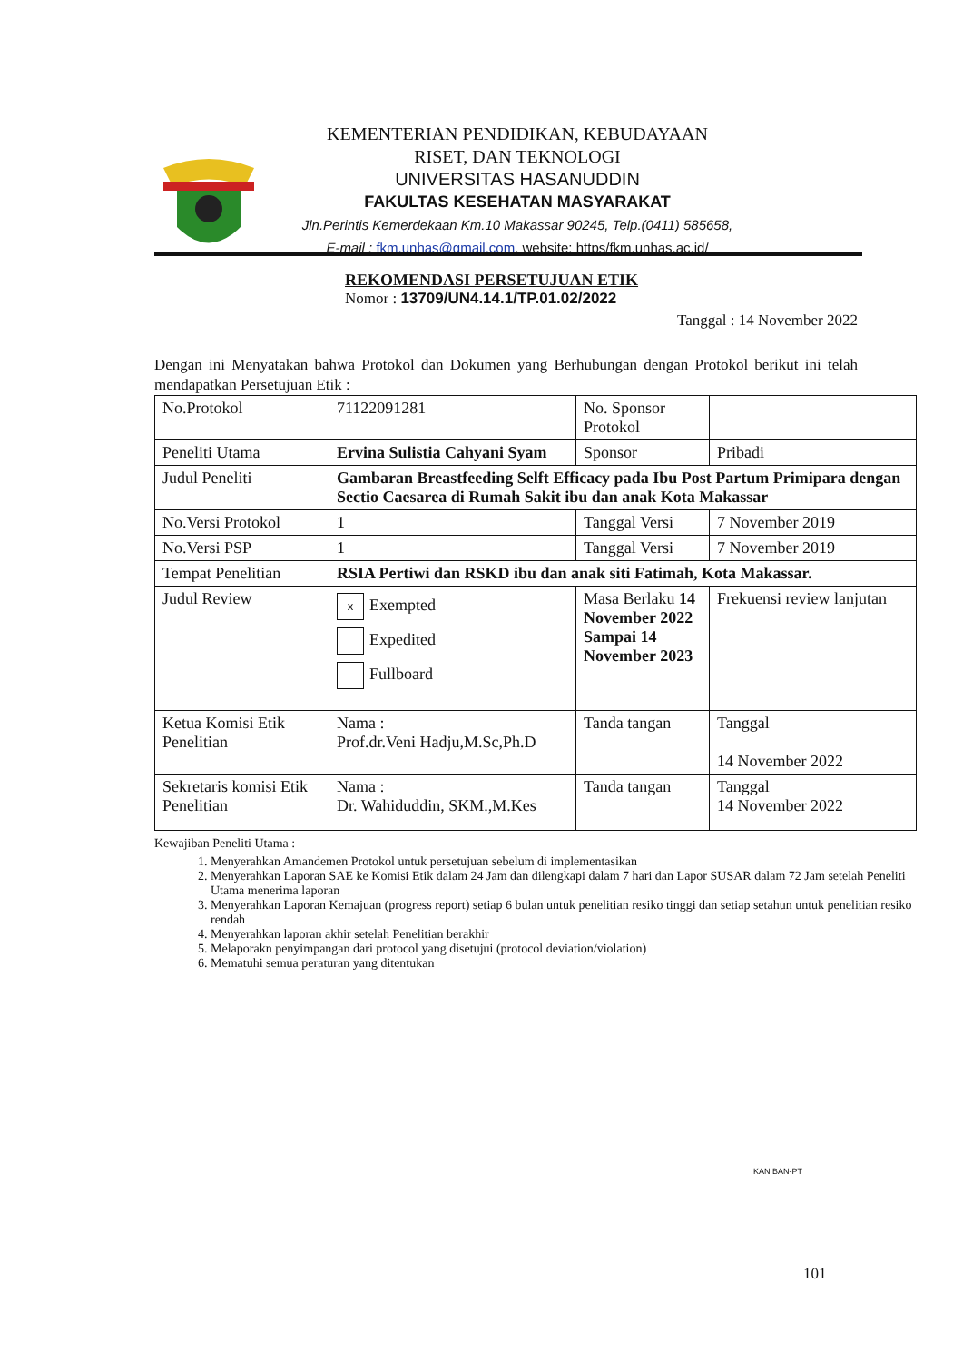KEMENTERIAN PENDIDIKAN, KEBUDAYAAN
RISET, DAN TEKNOLOGI
UNIVERSITAS HASANUDDIN
FAKULTAS KESEHATAN MASYARAKAT
Jln.Perintis Kemerdekaan Km.10 Makassar 90245, Telp.(0411) 585658,
E-mail : fkm.unhas@gmail.com, website: https/fkm.unhas.ac.id/
REKOMENDASI PERSETUJUAN ETIK
Nomor : 13709/UN4.14.1/TP.01.02/2022
Tanggal : 14 November 2022
Dengan ini Menyatakan bahwa Protokol dan Dokumen yang Berhubungan dengan Protokol berikut ini telah mendapatkan Persetujuan Etik :
| No.Protokol | 71122091281 | No. Sponsor Protokol | |
| Peneliti Utama | Ervina Sulistia Cahyani Syam | Sponsor | Pribadi |
| Judul Peneliti | Gambaran Breastfeeding Selft Efficacy pada Ibu Post Partum Primipara dengan Sectio Caesarea di Rumah Sakit ibu dan anak Kota Makassar | | |
| No.Versi Protokol | 1 | Tanggal Versi | 7 November 2019 |
| No.Versi PSP | 1 | Tanggal Versi | 7 November 2019 |
| Tempat Penelitian | RSIA Pertiwi dan RSKD ibu dan anak siti Fatimah, Kota Makassar. | | |
| Judul Review | x Exempted Expedited Fullboard | Masa Berlaku 14 November 2022 Sampai 14 November 2023 | Frekuensi review lanjutan |
| Ketua Komisi Etik Penelitian | Nama : Prof.dr.Veni Hadju,M.Sc,Ph.D | Tanda tangan | Tanggal 14 November 2022 |
| Sekretaris komisi Etik Penelitian | Nama : Dr. Wahiduddin, SKM.,M.Kes | Tanda tangan | Tanggal 14 November 2022 |
Kewajiban Peneliti Utama :
1. Menyerahkan Amandemen Protokol untuk persetujuan sebelum di implementasikan
2. Menyerahkan Laporan SAE ke Komisi Etik dalam 24 Jam dan dilengkapi dalam 7 hari dan Lapor SUSAR dalam 72 Jam setelah Peneliti Utama menerima laporan
3. Menyerahkan Laporan Kemajuan (progress report) setiap 6 bulan untuk penelitian resiko tinggi dan setiap setahun untuk penelitian resiko rendah
4. Menyerahkan laporan akhir setelah Penelitian berakhir
5. Melaporakn penyimpangan dari protocol yang disetujui (protocol deviation/violation)
6. Mematuhi semua peraturan yang ditentukan
KAN BAN-PT
101